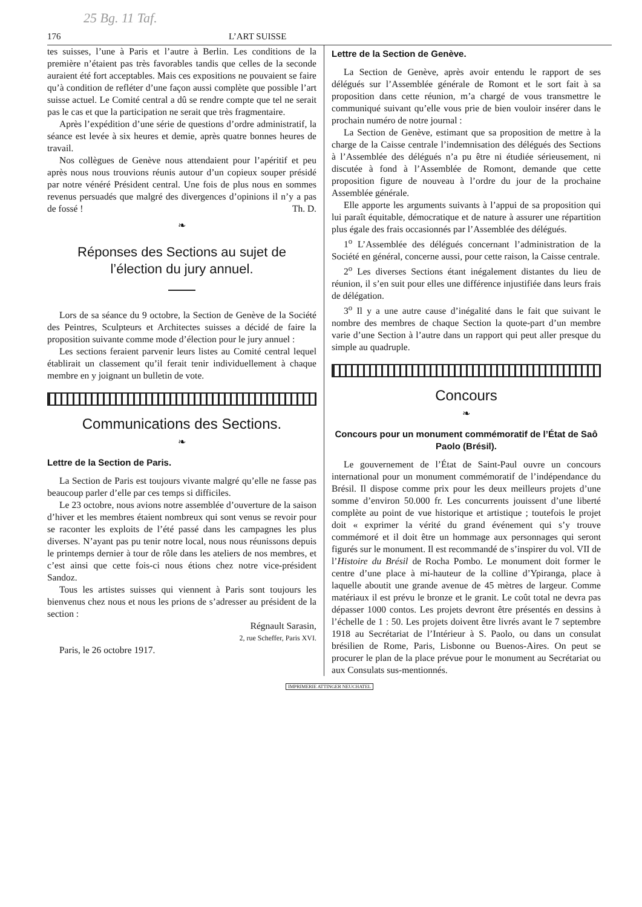25 Bg. 11 Taf.
176 L’ART SUISSE
tes suisses, l’une à Paris et l’autre à Berlin. Les conditions de la première n’étaient pas très favorables tandis que celles de la seconde auraient été fort acceptables. Mais ces expositions ne pouvaient se faire qu’à condition de refléter d’une façon aussi complète que possible l’art suisse actuel. Le Comité central a dû se rendre compte que tel ne serait pas le cas et que la participation ne serait que très fragmentaire.
Après l’expédition d’une série de questions d’ordre administratif, la séance est levée à six heures et demie, après quatre bonnes heures de travail.
Nos collègues de Genève nous attendaient pour l’apéritif et peu après nous nous trouvions réunis autour d’un copieux souper présidé par notre vénéré Président central. Une fois de plus nous en sommes revenus persuadés que malgré des divergences d’opinions il n’y a pas de fossé ! Th. D.
❧
Réponses des Sections au sujet de
l’élection du jury annuel.
Lors de sa séance du 9 octobre, la Section de Genève de la Société des Peintres, Sculpteurs et Architectes suisses a décidé de faire la proposition suivante comme mode d’élection pour le jury annuel :
Les sections feraient parvenir leurs listes au Comité central lequel établirait un classement qu’il ferait tenir individuellement à chaque membre en y joignant un bulletin de vote.
Communications des Sections.
❧
Lettre de la Section de Paris.
La Section de Paris est toujours vivante malgré qu’elle ne fasse pas beaucoup parler d’elle par ces temps si difficiles.
Le 23 octobre, nous avions notre assemblée d’ouverture de la saison d’hiver et les membres étaient nombreux qui sont venus se revoir pour se raconter les exploits de l’été passé dans les campagnes les plus diverses. N’ayant pas pu tenir notre local, nous nous réunissons depuis le printemps dernier à tour de rôle dans les ateliers de nos membres, et c’est ainsi que cette fois-ci nous étions chez notre vice-président Sandoz.
Tous les artistes suisses qui viennent à Paris sont toujours les bienvenus chez nous et nous les prions de s’adresser au président de la section :
Régnault Sarasin,
2, rue Scheffer, Paris XVI.
Paris, le 26 octobre 1917.
Lettre de la Section de Genève.
La Section de Genève, après avoir entendu le rapport de ses délégués sur l’Assemblée générale de Romont et le sort fait à sa proposition dans cette réunion, m’a chargé de vous transmettre le communiqué suivant qu’elle vous prie de bien vouloir insérer dans le prochain numéro de notre journal :
La Section de Genève, estimant que sa proposition de mettre à la charge de la Caisse centrale l’indemnisation des délégués des Sections à l’Assemblée des délégués n’a pu être ni étudiée sérieusement, ni discutée à fond à l’Assemblée de Romont, demande que cette proposition figure de nouveau à l’ordre du jour de la prochaine Assemblée générale.
Elle apporte les arguments suivants à l’appui de sa proposition qui lui paraît équitable, démocratique et de nature à assurer une répartition plus égale des frais occasionnés par l’Assemblée des délégués.
1<sup>o</sup> L’Assemblée des délégués concernant l’administration de la Société en général, concerne aussi, pour cette raison, la Caisse centrale.
2<sup>o</sup> Les diverses Sections étant inégalement distantes du lieu de réunion, il s’en suit pour elles une différence injustifiée dans leurs frais de délégation.
3<sup>o</sup> Il y a une autre cause d’inégalité dans le fait que suivant le nombre des membres de chaque Section la quote-part d’un membre varie d’une Section à l’autre dans un rapport qui peut aller presque du simple au quadruple.
Concours
❧
Concours pour un monument commémoratif de l’État de Saô Paolo (Brésil).
Le gouvernement de l’État de Saint-Paul ouvre un concours international pour un monument commémoratif de l’indépendance du Brésil. Il dispose comme prix pour les deux meilleurs projets d’une somme d’environ 50.000 fr. Les concurrents jouissent d’une liberté complète au point de vue historique et artistique ; toutefois le projet doit « exprimer la vérité du grand événement qui s’y trouve commémoré et il doit être un hommage aux personnages qui seront figurés sur le monument. Il est recommandé de s’inspirer du vol. VII de l’Histoire du Brésil de Rocha Pombo. Le monument doit former le centre d’une place à mi-hauteur de la colline d’Ypiranga, place à laquelle aboutit une grande avenue de 45 mètres de largeur. Comme matériaux il est prévu le bronze et le granit. Le coût total ne devra pas dépasser 1000 contos. Les projets devront être présentés en dessins à l’échelle de 1 : 50. Les projets doivent être livrés avant le 7 septembre 1918 au Secrétariat de l’Intérieur à S. Paolo, ou dans un consulat brésilien de Rome, Paris, Lisbonne ou Buenos-Aires. On peut se procurer le plan de la place prévue pour le monument au Secrétariat ou aux Consulats sus-mentionnés.
IMPRIMERIE ATTINGER NEUCHATEL